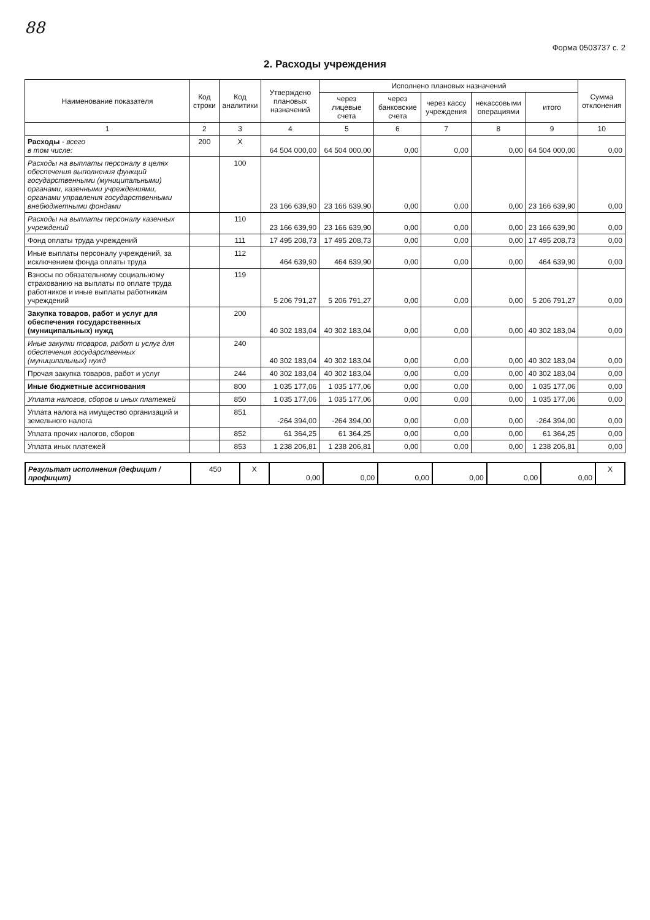88
Форма 0503737 с. 2
2. Расходы учреждения
| Наименование показателя | Код строки | Код аналитики | Утверждено плановых назначений | Исполнено плановых назначений | | | | | Сумма отклонения |
| --- | --- | --- | --- | --- | --- | --- | --- | --- | --- |
| | | | | через лицевые счета | через банковские счета | через кассу учреждения | некассовыми операциями | итого | |
| 1 | 2 | 3 | 4 | 5 | 6 | 7 | 8 | 9 | 10 |
| Расходы - всего в том числе: | 200 | X | 64 504 000,00 | 64 504 000,00 | 0,00 | 0,00 | 0,00 | 64 504 000,00 | 0,00 |
| Расходы на выплаты персоналу в целях обеспечения выполнения функций государственными (муниципальными) органами, казенными учреждениями, органами управления государственными внебюджетными фондами | | 100 | 23 166 639,90 | 23 166 639,90 | 0,00 | 0,00 | 0,00 | 23 166 639,90 | 0,00 |
| Расходы на выплаты персоналу казенных учреждений | | 110 | 23 166 639,90 | 23 166 639,90 | 0,00 | 0,00 | 0,00 | 23 166 639,90 | 0,00 |
| Фонд оплаты труда учреждений | | 111 | 17 495 208,73 | 17 495 208,73 | 0,00 | 0,00 | 0,00 | 17 495 208,73 | 0,00 |
| Иные выплаты персоналу учреждений, за исключением фонда оплаты труда | | 112 | 464 639,90 | 464 639,90 | 0,00 | 0,00 | 0,00 | 464 639,90 | 0,00 |
| Взносы по обязательному социальному страхованию на выплаты по оплате труда работников и иные выплаты работникам учреждений | | 119 | 5 206 791,27 | 5 206 791,27 | 0,00 | 0,00 | 0,00 | 5 206 791,27 | 0,00 |
| Закупка товаров, работ и услуг для обеспечения государственных (муниципальных) нужд | | 200 | 40 302 183,04 | 40 302 183,04 | 0,00 | 0,00 | 0,00 | 40 302 183,04 | 0,00 |
| Иные закупки товаров, работ и услуг для обеспечения государственных (муниципальных) нужд | | 240 | 40 302 183,04 | 40 302 183,04 | 0,00 | 0,00 | 0,00 | 40 302 183,04 | 0,00 |
| Прочая закупка товаров, работ и услуг | | 244 | 40 302 183,04 | 40 302 183,04 | 0,00 | 0,00 | 0,00 | 40 302 183,04 | 0,00 |
| Иные бюджетные ассигнования | | 800 | 1 035 177,06 | 1 035 177,06 | 0,00 | 0,00 | 0,00 | 1 035 177,06 | 0,00 |
| Уплата налогов, сборов и иных платежей | | 850 | 1 035 177,06 | 1 035 177,06 | 0,00 | 0,00 | 0,00 | 1 035 177,06 | 0,00 |
| Уплата налога на имущество организаций и земельного налога | | 851 | -264 394,00 | -264 394,00 | 0,00 | 0,00 | 0,00 | -264 394,00 | 0,00 |
| Уплата прочих налогов, сборов | | 852 | 61 364,25 | 61 364,25 | 0,00 | 0,00 | 0,00 | 61 364,25 | 0,00 |
| Уплата иных платежей | | 853 | 1 238 206,81 | 1 238 206,81 | 0,00 | 0,00 | 0,00 | 1 238 206,81 | 0,00 |
| Результат исполнения (дефицит / профицит) | 450 | X | 0,00 | 0,00 | 0,00 | 0,00 | 0,00 | 0,00 | X |